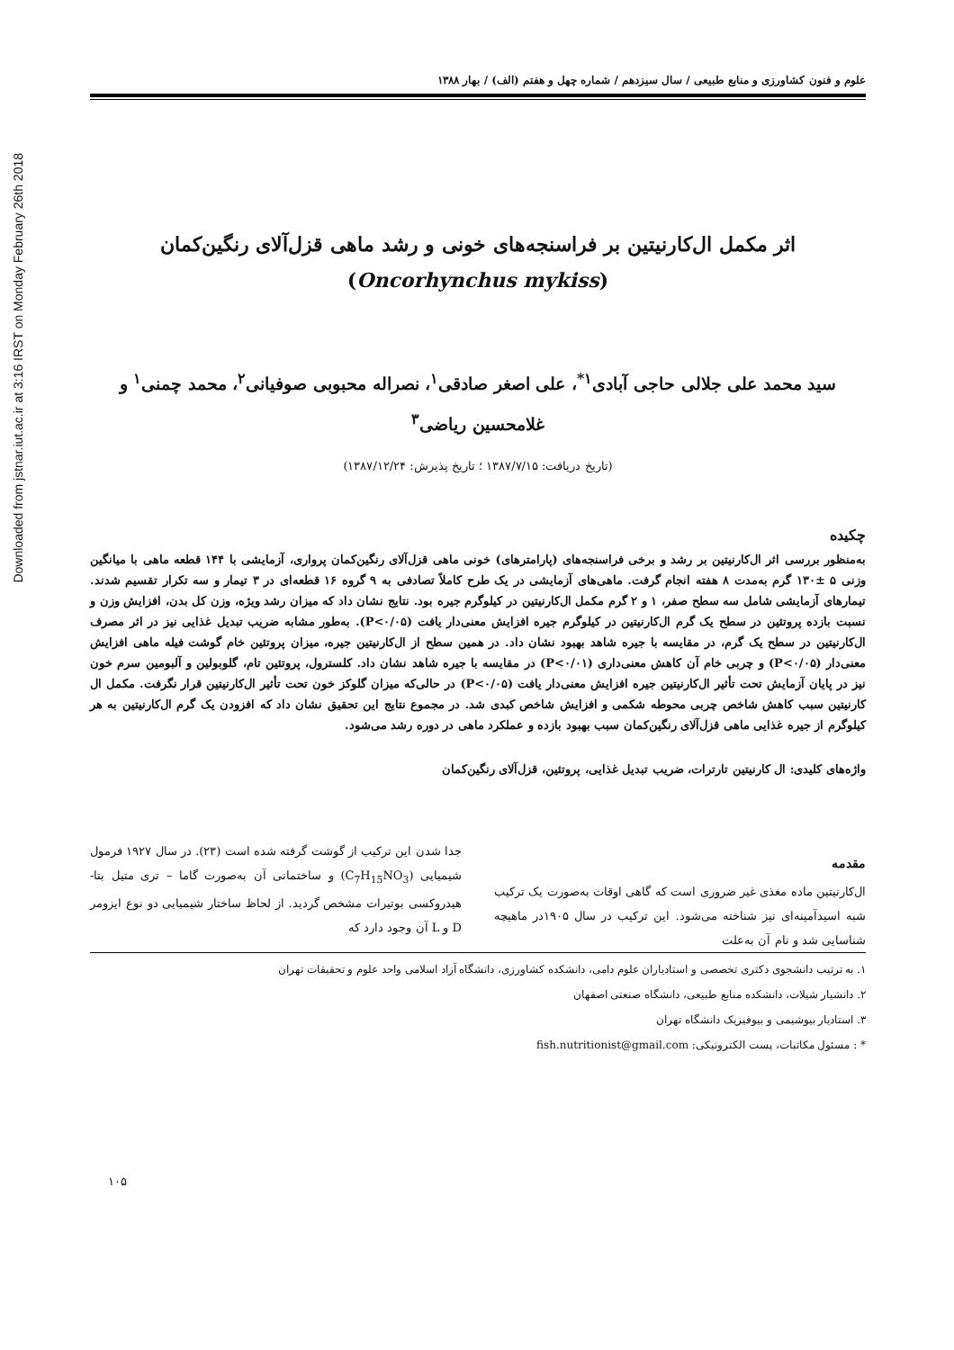Downloaded from jstnar.iut.ac.ir at 3:16 IRST on Monday February 26th 2018
علوم و فنون کشاورزی و منابع طبیعی / سال سیزدهم / شماره چهل و هفتم (الف) / بهار ۱۳۸۸
اثر مکمل ال‌کارنیتین بر فراسنجه‌های خونی و رشد ماهی قزل‌آلای رنگین‌کمان
(Oncorhynchus mykiss)
سید محمد علی جلالی حاجی آبادی<sup>۱*</sup>، علی اصغر صادقی<sup>۱</sup>، نصراله محبوبی صوفیانی<sup>۲</sup>، محمد چمنی<sup>۱</sup> و
غلامحسین ریاضی<sup>۳</sup>
(تاریخ دریافت: ۱۳۸۷/۷/۱۵ ؛ تاریخ پذیرش: ۱۳۸۷/۱۲/۲۴)
چکیده
به‌منظور بررسی اثر ال‌کارنیتین بر رشد و برخی فراسنجه‌های (پارامترهای) خونی ماهی قزل‌آلای رنگین‌کمان پرواری، آزمایشی با ۱۴۴ قطعه ماهی با میانگین وزنی ۵ ±۱۳۰ گرم به‌مدت ۸ هفته انجام گرفت. ماهی‌های آزمایشی در یک طرح کاملاً تصادفی به ۹ گروه ۱۶ قطعه‌ای در ۳ تیمار و سه تکرار تقسیم شدند. تیمارهای آزمایشی شامل سه سطح صفر، ۱ و ۲ گرم مکمل ال‌کارنیتین در کیلوگرم جیره بود. نتایج نشان داد که میزان رشد ویژه، وزن کل بدن، افزایش وزن و نسبت بازده پروتئین در سطح یک گرم ال‌کارنیتین در کیلوگرم جیره افزایش معنی‌دار یافت (P<۰/۰۵). به‌طور مشابه ضریب تبدیل غذایی نیز در اثر مصرف ال‌کارنیتین در سطح یک گرم، در مقایسه با جیره شاهد بهبود نشان داد. در همین سطح از ال‌کارنیتین جیره، میزان پروتئین خام گوشت فیله ماهی افزایش معنی‌دار (P<۰/۰۵) و چربی خام آن کاهش معنی‌داری (P<۰/۰۱) در مقایسه با جیره شاهد نشان داد. کلسترول، پروتئین تام، گلوبولین و آلبومین سرم خون نیز در پایان آزمایش تحت تأثیر ال‌کارنیتین جیره افزایش معنی‌دار یافت (P<۰/۰۵) در حالی‌که میزان گلوکز خون تحت تأثیر ال‌کارنیتین قرار نگرفت. مکمل ال کارنیتین سبب کاهش شاخص چربی محوطه شکمی و افزایش شاخص کبدی شد. در مجموع نتایج این تحقیق نشان داد که افزودن یک گرم ال‌کارنیتین به هر کیلوگرم از جیره غذایی ماهی قزل‌آلای رنگین‌کمان سبب بهبود بازده و عملکرد ماهی در دوره رشد می‌شود.
واژه‌های کلیدی: ال کارنیتین تارترات، ضریب تبدیل غذایی، پروتئین، قزل‌آلای رنگین‌کمان
مقدمه
ال‌کارنیتین ماده مغذی غیر ضروری است که گاهی اوقات به‌صورت یک ترکیب شبه اسیدآمینه‌ای نیز شناخته می‌شود. این ترکیب در سال ۱۹۰۵در ماهیچه شناسایی شد و نام آن به‌علت
جدا شدن این ترکیب از گوشت گرفته شده است (۲۳). در سال ۱۹۲۷ فرمول شیمیایی (C<sub>7</sub>H<sub>15</sub>NO<sub>3</sub>) و ساختمانی آن به‌صورت گاما – تری متیل بتا- هیدروکسی بوتیرات مشخص گردید. از لحاظ ساختار شیمیایی دو نوع ایزومر D و L آن وجود دارد که
۱. به ترتیب دانشجوی دکتری تخصصی و استادیاران علوم دامی، دانشکده کشاورزی، دانشگاه آزاد اسلامی واحد علوم و تحقیقات تهران
۲. دانشیار شیلات، دانشکده منابع طبیعی، دانشگاه صنعتی اصفهان
۳. استادیار بیوشیمی و بیوفیزیک دانشگاه تهران
* : مسئول مکاتبات، پست الکترونیکی: fish.nutritionist@gmail.com
۱۰۵